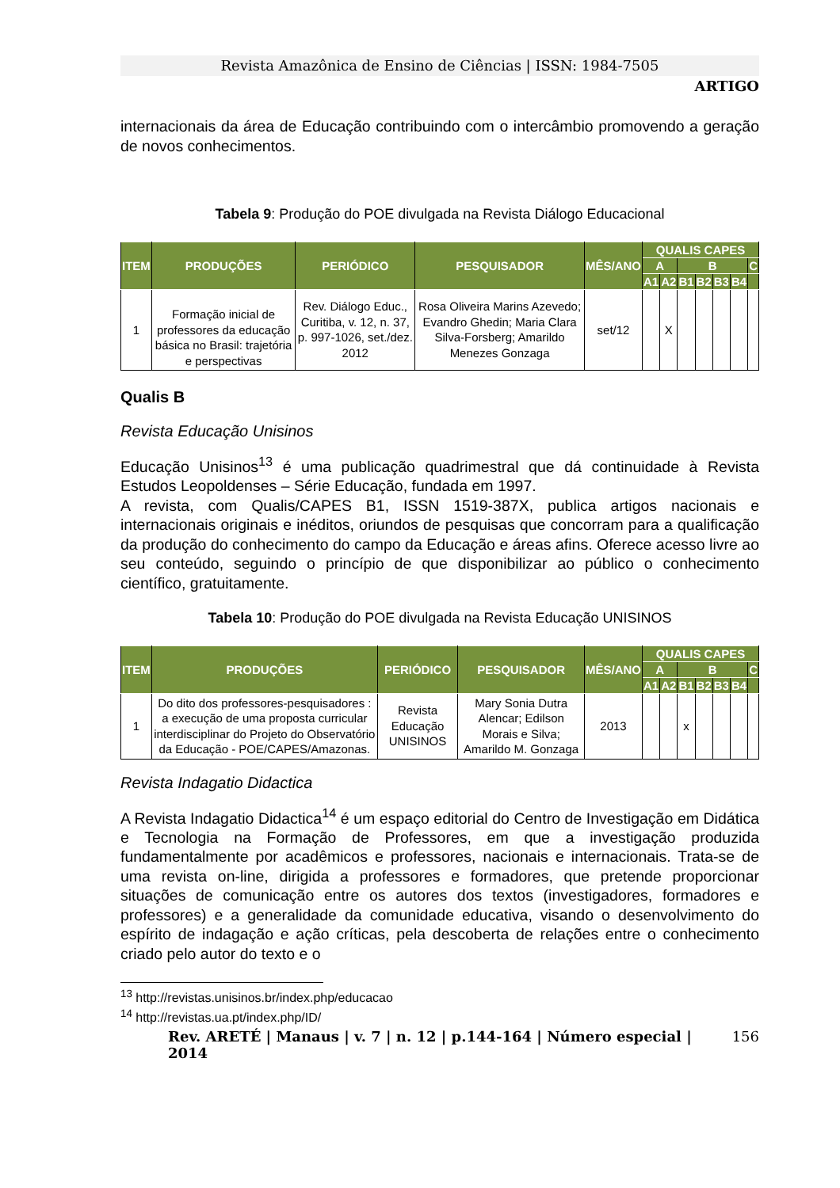Revista Amazônica de Ensino de Ciências | ISSN: 1984-7505
ARTIGO
internacionais da área de Educação contribuindo com o intercâmbio promovendo a geração de novos conhecimentos.
Tabela 9: Produção do POE divulgada na Revista Diálogo Educacional
| ITEM | PRODUÇÕES | PERIÓDICO | PESQUISADOR | MÊS/ANO | QUALIS CAPES | | | | | | |
| --- | --- | --- | --- | --- | --- | --- | --- | --- | --- | --- | --- |
| | | | | | A | | B | | | | C |
| | | | | | A1 | A2 | B1 | B2 | B3 | B4 | |
| 1 | Formação inicial de professores da educação básica no Brasil: trajetória e perspectivas | Rev. Diálogo Educ., Curitiba, v. 12, n. 37, p. 997-1026, set./dez. 2012 | Rosa Oliveira Marins Azevedo; Evandro Ghedin; Maria Clara Silva-Forsberg; Amarildo Menezes Gonzaga | set/12 | | X | | | | | |
Qualis B
Revista Educação Unisinos
Educação Unisinos<sup>13</sup> é uma publicação quadrimestral que dá continuidade à Revista Estudos Leopoldenses – Série Educação, fundada em 1997.
A revista, com Qualis/CAPES B1, ISSN 1519-387X, publica artigos nacionais e internacionais originais e inéditos, oriundos de pesquisas que concorram para a qualificação da produção do conhecimento do campo da Educação e áreas afins. Oferece acesso livre ao seu conteúdo, seguindo o princípio de que disponibilizar ao público o conhecimento científico, gratuitamente.
Tabela 10: Produção do POE divulgada na Revista Educação UNISINOS
| ITEM | PRODUÇÕES | PERIÓDICO | PESQUISADOR | MÊS/ANO | QUALIS CAPES | | | | | | |
| --- | --- | --- | --- | --- | --- | --- | --- | --- | --- | --- | --- |
| | | | | | A | | B | | | | C |
| | | | | | A1 | A2 | B1 | B2 | B3 | B4 | |
| 1 | Do dito dos professores-pesquisadores : a execução de uma proposta curricular interdisciplinar do Projeto do Observatório da Educação - POE/CAPES/Amazonas. | Revista Educação UNISINOS | Mary Sonia Dutra Alencar; Edilson Morais e Silva; Amarildo M. Gonzaga | 2013 | | | x | | | | |
Revista Indagatio Didactica
A Revista Indagatio Didactica<sup>14</sup> é um espaço editorial do Centro de Investigação em Didática e Tecnologia na Formação de Professores, em que a investigação produzida fundamentalmente por acadêmicos e professores, nacionais e internacionais. Trata-se de uma revista on-line, dirigida a professores e formadores, que pretende proporcionar situações de comunicação entre os autores dos textos (investigadores, formadores e professores) e a generalidade da comunidade educativa, visando o desenvolvimento do espírito de indagação e ação críticas, pela descoberta de relações entre o conhecimento criado pelo autor do texto e o
<sup>13</sup> http://revistas.unisinos.br/index.php/educacao
<sup>14</sup> http://revistas.ua.pt/index.php/ID/
Rev. ARETÉ | Manaus | v. 7 | n. 12 | p.144-164 | Número especial | 2014 156